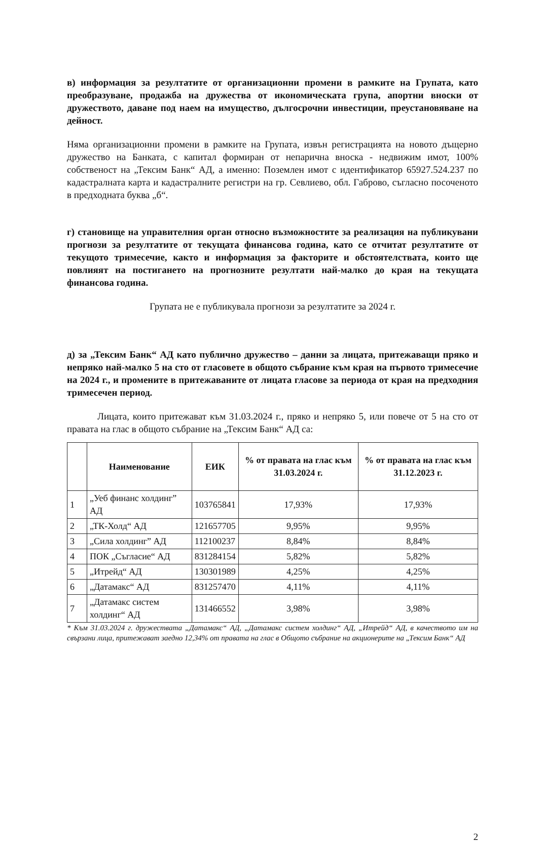в) информация за резултатите от организационни промени в рамките на Групата, като преобразуване, продажба на дружества от икономическата група, апортни вноски от дружеството, даване под наем на имущество, дългосрочни инвестиции, преустановяване на дейност.
Няма организационни промени в рамките на Групата, извън регистрацията на новото дъщерно дружество на Банката, с капитал формиран от непарична вноска - недвижим имот, 100% собственост на „Тексим Банк“ АД, а именно: Поземлен имот с идентификатор 65927.524.237 по кадастралната карта и кадастралните регистри на гр. Севлиево, обл. Габрово, съгласно посоченото в предходната буква „б“.
г) становище на управителния орган относно възможностите за реализация на публикувани прогнози за резултатите от текущата финансова година, като се отчитат резултатите от текущото тримесечие, както и информация за факторите и обстоятелствата, които ще повлияят на постигането на прогнозните резултати най-малко до края на текущата финансова година.
Групата не е публикувала прогнози за резултатите за 2024 г.
д) за „Тексим Банк“ АД като публично дружество – данни за лицата, притежаващи пряко и непряко най-малко 5 на сто от гласовете в общото събрание към края на първото тримесечие на 2024 г., и промените в притежаваните от лицата гласове за периода от края на предходния тримесечен период.
Лицата, които притежават към 31.03.2024 г., пряко и непряко 5, или повече от 5 на сто от правата на глас в общото събрание на „Тексим Банк“ АД са:
| | Наименование | ЕИК | % от правата на глас към 31.03.2024 г. | % от правата на глас към 31.12.2023 г. |
| --- | --- | --- | --- | --- |
| 1 | „Уеб финанс холдинг” АД | 103765841 | 17,93% | 17,93% |
| 2 | „ТК-Холд“ АД | 121657705 | 9,95% | 9,95% |
| 3 | „Сила холдинг” АД | 112100237 | 8,84% | 8,84% |
| 4 | ПОК „Съгласие“ АД | 831284154 | 5,82% | 5,82% |
| 5 | „Итрейд“ АД | 130301989 | 4,25% | 4,25% |
| 6 | „Датамакс“ АД | 831257470 | 4,11% | 4,11% |
| 7 | „Датамакс систем холдинг“ АД | 131466552 | 3,98% | 3,98% |
* Към 31.03.2024 г. дружествата „Датамакс“ АД, „Датамакс систем холдинг“ АД, „Итрейд“ АД, в качеството им на свързани лица, притежават заедно 12,34% от правата на глас в Общото събрание на акционерите на „Тексим Банк“ АД
2